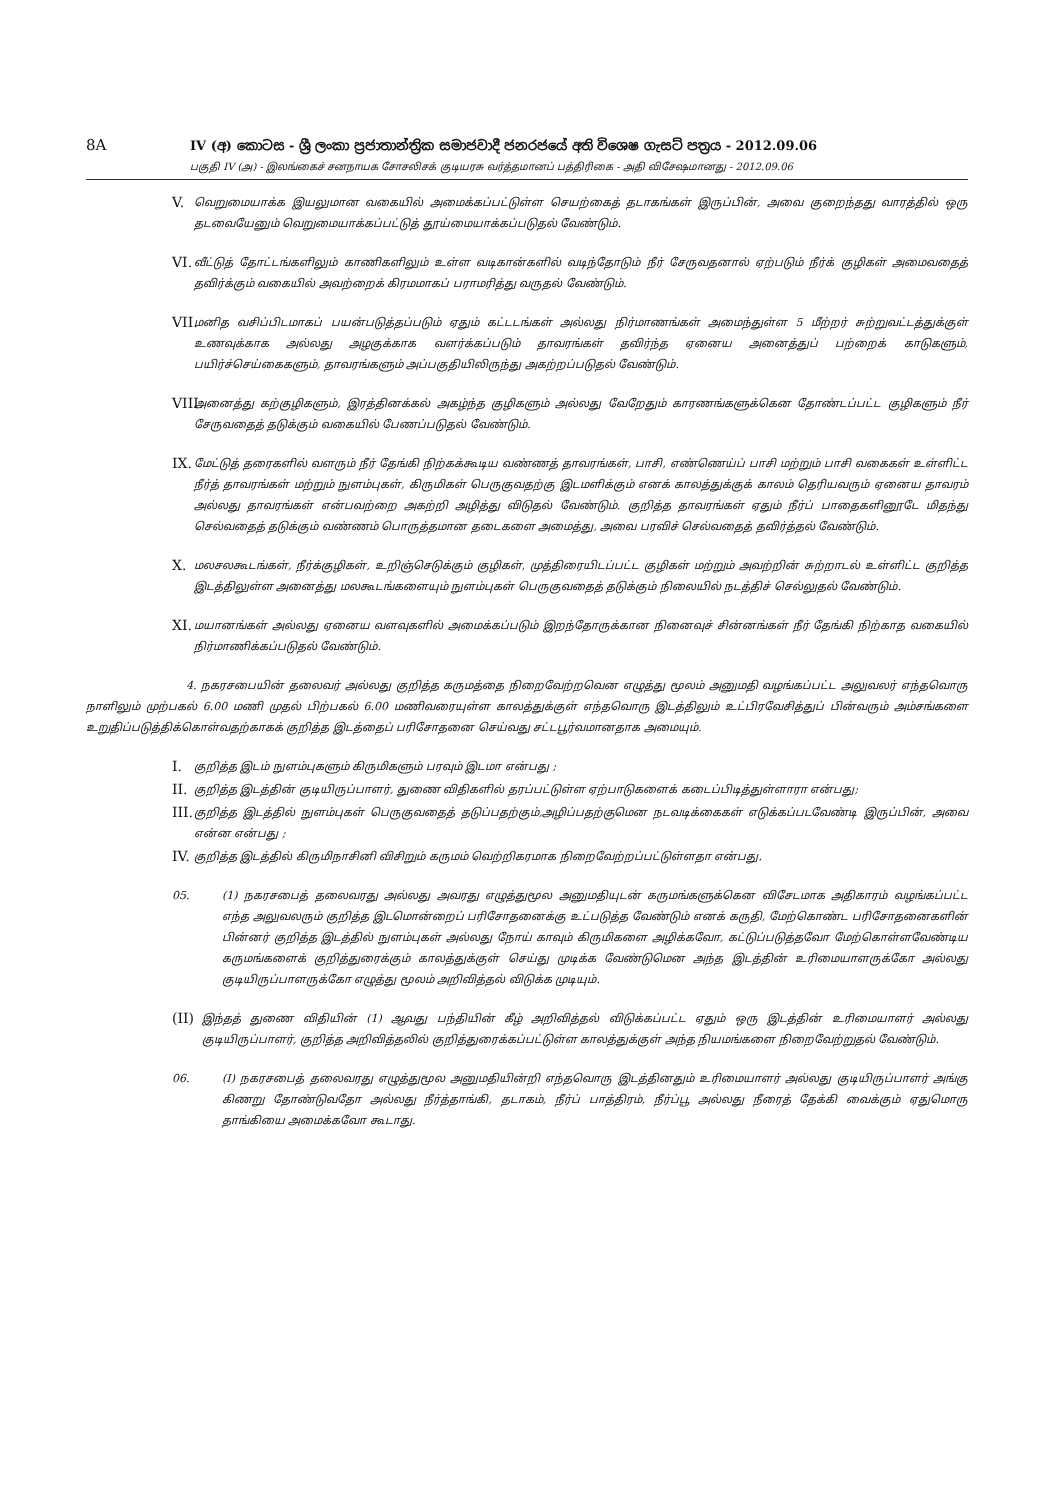8A
IV (අ) කොටස - ශ්‍රී ලංකා ප්‍රජාතාන්ත්‍රික සමාජවාදී ජනරජයේ අති විශෙෂ ගැසට් පත්‍රය - 2012.09.06
பகுதி IV (அ) - இலங்கைச் சனநாயக சோசலிசக் குடியரசு வர்த்தமானப் பத்திரிகை - அதி விசேஷமானது - 2012.09.06
V.
வெறுமையாக்க இயலுமான வகையில் அமைக்கப்பட்டுள்ள செயற்கைத் தடாகங்கள் இருப்பின், அவை குறைந்தது வாரத்தில் ஒரு தடவையேனும் வெறுமையாக்கப்பட்டுத் தூய்மையாக்கப்படுதல் வேண்டும்.
VI.
வீட்டுத் தோட்டங்களிலும் காணிகளிலும் உள்ள வடிகான்களில் வடிந்தோடும் நீர் சேருவதனால் ஏற்படும் நீர்க் குழிகள் அமைவதைத் தவிர்க்கும் வகையில் அவற்றைக் கிரமமாகப் பராமரித்து வருதல் வேண்டும்.
VII.
மனித வசிப்பிடமாகப் பயன்படுத்தப்படும் ஏதும் கட்டடங்கள் அல்லது நிர்மாணங்கள் அமைந்துள்ள 5 மீற்றர் சுற்றுவட்டத்துக்குள் உணவுக்காக அல்லது அழகுக்காக வளர்க்கப்படும் தாவரங்கள் தவிர்ந்த ஏனைய அனைத்துப் பற்றைக் காடுகளும், பயிர்ச்செய்கைகளும், தாவரங்களும் அப்பகுதியிலிருந்து அகற்றப்படுதல் வேண்டும்.
VIII.
அனைத்து கற்குழிகளும், இரத்தினக்கல் அகழ்ந்த குழிகளும் அல்லது வேறேதும் காரணங்களுக்கென தோண்டப்பட்ட குழிகளும் நீர் சேருவதைத் தடுக்கும் வகையில் பேணப்படுதல் வேண்டும்.
IX.
மேட்டுத் தரைகளில் வளரும் நீர் தேங்கி நிற்கக்கூடிய வண்ணத் தாவரங்கள், பாசி, எண்ணெய்ப் பாசி மற்றும் பாசி வகைகள் உள்ளிட்ட நீர்த் தாவரங்கள் மற்றும் நுளம்புகள், கிருமிகள் பெருகுவதற்கு இடமளிக்கும் எனக் காலத்துக்குக் காலம் தெரியவரும் ஏனைய தாவரம் அல்லது தாவரங்கள் என்பவற்றை அகற்றி அழித்து விடுதல் வேண்டும். குறித்த தாவரங்கள் ஏதும் நீர்ப் பாதைகளினூடே மிதந்து செல்வதைத் தடுக்கும் வண்ணம் பொருத்தமான தடைகளை அமைத்து, அவை பரவிச் செல்வதைத் தவிர்த்தல் வேண்டும்.
X.
மலசலகூடங்கள், நீர்க்குழிகள், உறிஞ்செடுக்கும் குழிகள், முத்திரையிடப்பட்ட குழிகள் மற்றும் அவற்றின் சுற்றாடல் உள்ளிட்ட குறித்த இடத்திலுள்ள அனைத்து மலகூடங்களையும் நுளம்புகள் பெருகுவதைத் தடுக்கும் நிலையில் நடத்திச் செல்லுதல் வேண்டும்.
XI.
மயானங்கள் அல்லது ஏனைய வளவுகளில் அமைக்கப்படும் இறந்தோருக்கான நினைவுச் சின்னங்கள் நீர் தேங்கி நிற்காத வகையில் நிர்மாணிக்கப்படுதல் வேண்டும்.
4. நகரசபையின் தலைவர் அல்லது குறித்த கருமத்தை நிறைவேற்றவென எழுத்து மூலம் அனுமதி வழங்கப்பட்ட அலுவலர் எந்தவொரு நாளிலும் முற்பகல் 6.00 மணி முதல் பிற்பகல் 6.00 மணிவரையுள்ள காலத்துக்குள் எந்தவொரு இடத்திலும் உட்பிரவேசித்துப் பின்வரும் அம்சங்களை உறுதிப்படுத்திக்கொள்வதற்காகக் குறித்த இடத்தைப் பரிசோதனை செய்வது சட்டபூர்வமானதாக அமையும்.
I.
குறித்த இடம் நுளம்புகளும் கிருமிகளும் பரவும் இடமா என்பது ;
II.
குறித்த இடத்தின் குடியிருப்பாளர், துணை விதிகளில் தரப்பட்டுள்ள ஏற்பாடுகளைக் கடைப்பிடித்துள்ளாரா என்பது;
III.
குறித்த இடத்தில் நுளம்புகள் பெருகுவதைத் தடுப்பதற்கும்,அழிப்பதற்குமென நடவடிக்கைகள் எடுக்கப்படவேண்டி இருப்பின், அவை என்ன என்பது ;
IV.
குறித்த இடத்தில் கிருமிநாசினி விசிறும் கருமம் வெற்றிகரமாக நிறைவேற்றப்பட்டுள்ளதா என்பது.
05. (1) நகரசபைத் தலைவரது அல்லது அவரது எழுத்துமூல அனுமதியுடன் கருமங்களுக்கென விசேடமாக அதிகாரம் வழங்கப்பட்ட எந்த அலுவலரும் குறித்த இடமொன்றைப் பரிசோதனைக்கு உட்படுத்த வேண்டும் எனக் கருதி, மேற்கொண்ட பரிசோதனைகளின் பின்னர் குறித்த இடத்தில் நுளம்புகள் அல்லது நோய் காவும் கிருமிகளை அழிக்கவோ, கட்டுப்படுத்தவோ மேற்கொள்ளவேண்டிய கருமங்களைக் குறித்துரைக்கும் காலத்துக்குள் செய்து முடிக்க வேண்டுமென அந்த இடத்தின் உரிமையாளருக்கோ அல்லது குடியிருப்பாளருக்கோ எழுத்து மூலம் அறிவித்தல் விடுக்க முடியும்.
(II)
இந்தத் துணை விதியின் (1) ஆவது பந்தியின் கீழ் அறிவித்தல் விடுக்கப்பட்ட ஏதும் ஒரு இடத்தின் உரிமையாளர் அல்லது குடியிருப்பாளர், குறித்த அறிவித்தலில் குறித்துரைக்கப்பட்டுள்ள காலத்துக்குள் அந்த நியமங்களை நிறைவேற்றுதல் வேண்டும்.
06. (I) நகரசபைத் தலைவரது எழுத்துமூல அனுமதியின்றி எந்தவொரு இடத்தினதும் உரிமையாளர் அல்லது குடியிருப்பாளர் அங்கு கிணறு தோண்டுவதோ அல்லது நீர்த்தாங்கி, தடாகம், நீர்ப் பாத்திரம், நீர்ப்பூ அல்லது நீரைத் தேக்கி வைக்கும் ஏதுமொரு தாங்கியை அமைக்கவோ கூடாது.